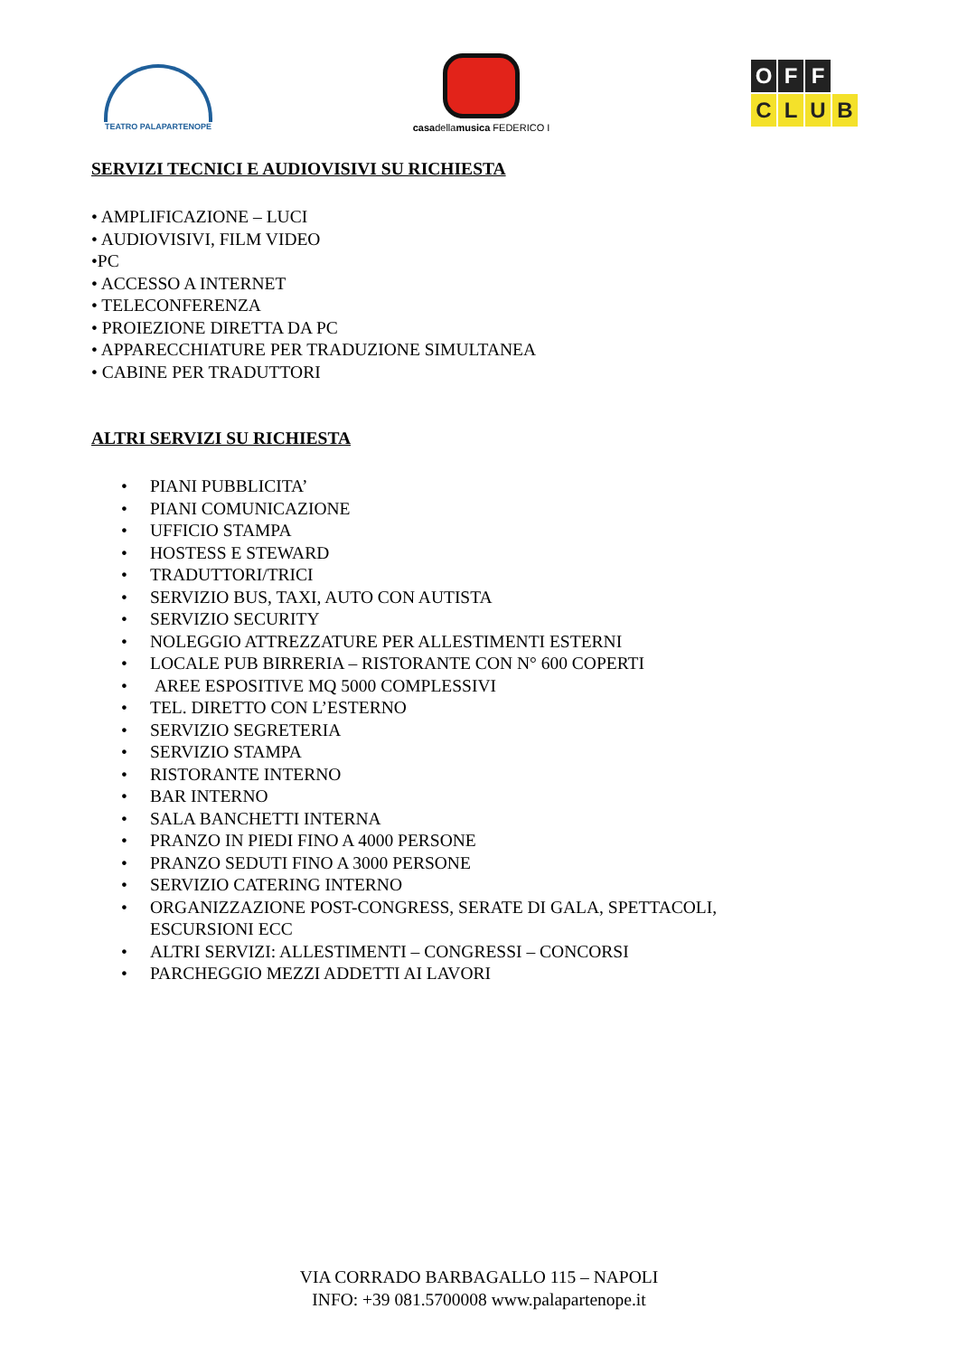TEATRO PALAPARTENOPE
casadellamusica FEDERICO I
O F F
CLUB
SERVIZI TECNICI E AUDIOVISIVI SU RICHIESTA
• AMPLIFICAZIONE – LUCI
• AUDIOVISIVI, FILM VIDEO
•PC
• ACCESSO A INTERNET
• TELECONFERENZA
• PROIEZIONE DIRETTA DA PC
• APPARECCHIATURE PER TRADUZIONE SIMULTANEA
• CABINE PER TRADUTTORI
ALTRI SERVIZI SU RICHIESTA
• PIANI PUBBLICITA’
• PIANI COMUNICAZIONE
• UFFICIO STAMPA
• HOSTESS E STEWARD
• TRADUTTORI/TRICI
• SERVIZIO BUS, TAXI, AUTO CON AUTISTA
• SERVIZIO SECURITY
• NOLEGGIO ATTREZZATURE PER ALLESTIMENTI ESTERNI
• LOCALE PUB BIRRERIA – RISTORANTE CON N° 600 COPERTI
• AREE ESPOSITIVE MQ 5000 COMPLESSIVI
• TEL. DIRETTO CON L’ESTERNO
• SERVIZIO SEGRETERIA
• SERVIZIO STAMPA
• RISTORANTE INTERNO
• BAR INTERNO
• SALA BANCHETTI INTERNA
• PRANZO IN PIEDI FINO A 4000 PERSONE
• PRANZO SEDUTI FINO A 3000 PERSONE
• SERVIZIO CATERING INTERNO
• ORGANIZZAZIONE POST-CONGRESS, SERATE DI GALA, SPETTACOLI,
ESCURSIONI ECC
• ALTRI SERVIZI: ALLESTIMENTI – CONGRESSI – CONCORSI
• PARCHEGGIO MEZZI ADDETTI AI LAVORI
VIA CORRADO BARBAGALLO 115 – NAPOLI
INFO: +39 081.5700008 www.palapartenope.it